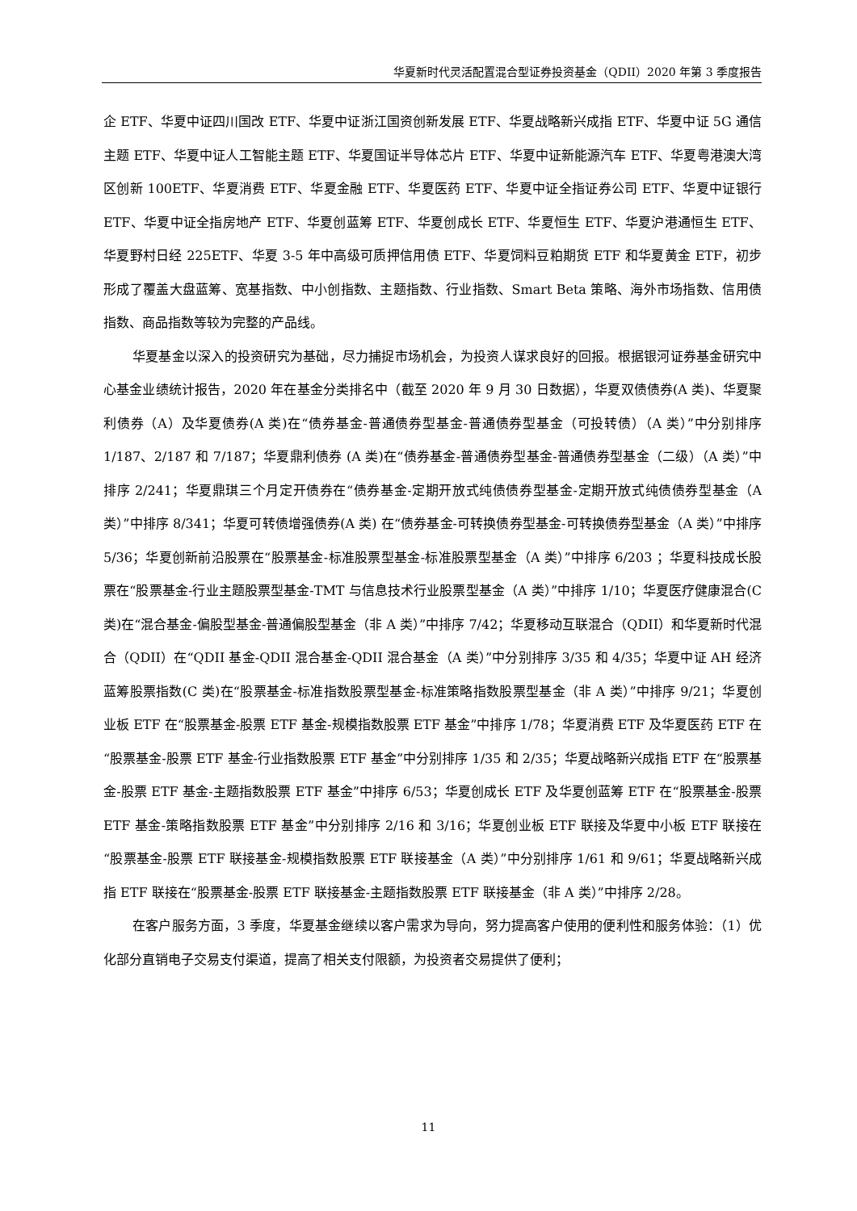华夏新时代灵活配置混合型证券投资基金（QDII）2020 年第 3 季度报告
企 ETF、华夏中证四川国改 ETF、华夏中证浙江国资创新发展 ETF、华夏战略新兴成指 ETF、华夏中证 5G 通信主题 ETF、华夏中证人工智能主题 ETF、华夏国证半导体芯片 ETF、华夏中证新能源汽车 ETF、华夏粤港澳大湾区创新 100ETF、华夏消费 ETF、华夏金融 ETF、华夏医药 ETF、华夏中证全指证券公司 ETF、华夏中证银行 ETF、华夏中证全指房地产 ETF、华夏创蓝筹 ETF、华夏创成长 ETF、华夏恒生 ETF、华夏沪港通恒生 ETF、华夏野村日经 225ETF、华夏 3-5 年中高级可质押信用债 ETF、华夏饲料豆粕期货 ETF 和华夏黄金 ETF，初步形成了覆盖大盘蓝筹、宽基指数、中小创指数、主题指数、行业指数、Smart Beta 策略、海外市场指数、信用债指数、商品指数等较为完整的产品线。
华夏基金以深入的投资研究为基础，尽力捕捉市场机会，为投资人谋求良好的回报。根据银河证券基金研究中心基金业绩统计报告，2020 年在基金分类排名中（截至 2020 年 9 月 30 日数据），华夏双债债券(A 类)、华夏聚利债券（A）及华夏债券(A 类)在“债券基金-普通债券型基金-普通债券型基金（可投转债）（A 类）”中分别排序 1/187、2/187 和 7/187；华夏鼎利债券 (A 类)在“债券基金-普通债券型基金-普通债券型基金（二级）（A 类）”中排序 2/241；华夏鼎琪三个月定开债券在“债券基金-定期开放式纯债债券型基金-定期开放式纯债债券型基金（A 类）”中排序 8/341；华夏可转债增强债券(A 类) 在“债券基金-可转换债券型基金-可转换债券型基金（A 类）”中排序 5/36；华夏创新前沿股票在“股票基金-标准股票型基金-标准股票型基金（A 类）”中排序 6/203 ；华夏科技成长股票在“股票基金-行业主题股票型基金-TMT 与信息技术行业股票型基金（A 类）”中排序 1/10；华夏医疗健康混合(C 类)在“混合基金-偏股型基金-普通偏股型基金（非 A 类）”中排序 7/42；华夏移动互联混合（QDII）和华夏新时代混合（QDII）在“QDII 基金-QDII 混合基金-QDII 混合基金（A 类）”中分别排序 3/35 和 4/35；华夏中证 AH 经济蓝筹股票指数(C 类)在“股票基金-标准指数股票型基金-标准策略指数股票型基金（非 A 类）”中排序 9/21；华夏创业板 ETF 在“股票基金-股票 ETF 基金-规模指数股票 ETF 基金”中排序 1/78；华夏消费 ETF 及华夏医药 ETF 在“股票基金-股票 ETF 基金-行业指数股票 ETF 基金”中分别排序 1/35 和 2/35；华夏战略新兴成指 ETF 在“股票基金-股票 ETF 基金-主题指数股票 ETF 基金”中排序 6/53；华夏创成长 ETF 及华夏创蓝筹 ETF 在“股票基金-股票 ETF 基金-策略指数股票 ETF 基金”中分别排序 2/16 和 3/16；华夏创业板 ETF 联接及华夏中小板 ETF 联接在“股票基金-股票 ETF 联接基金-规模指数股票 ETF 联接基金（A 类）”中分别排序 1/61 和 9/61；华夏战略新兴成指 ETF 联接在“股票基金-股票 ETF 联接基金-主题指数股票 ETF 联接基金（非 A 类）”中排序 2/28。
在客户服务方面，3 季度，华夏基金继续以客户需求为导向，努力提高客户使用的便利性和服务体验：（1）优化部分直销电子交易支付渠道，提高了相关支付限额，为投资者交易提供了便利；
11